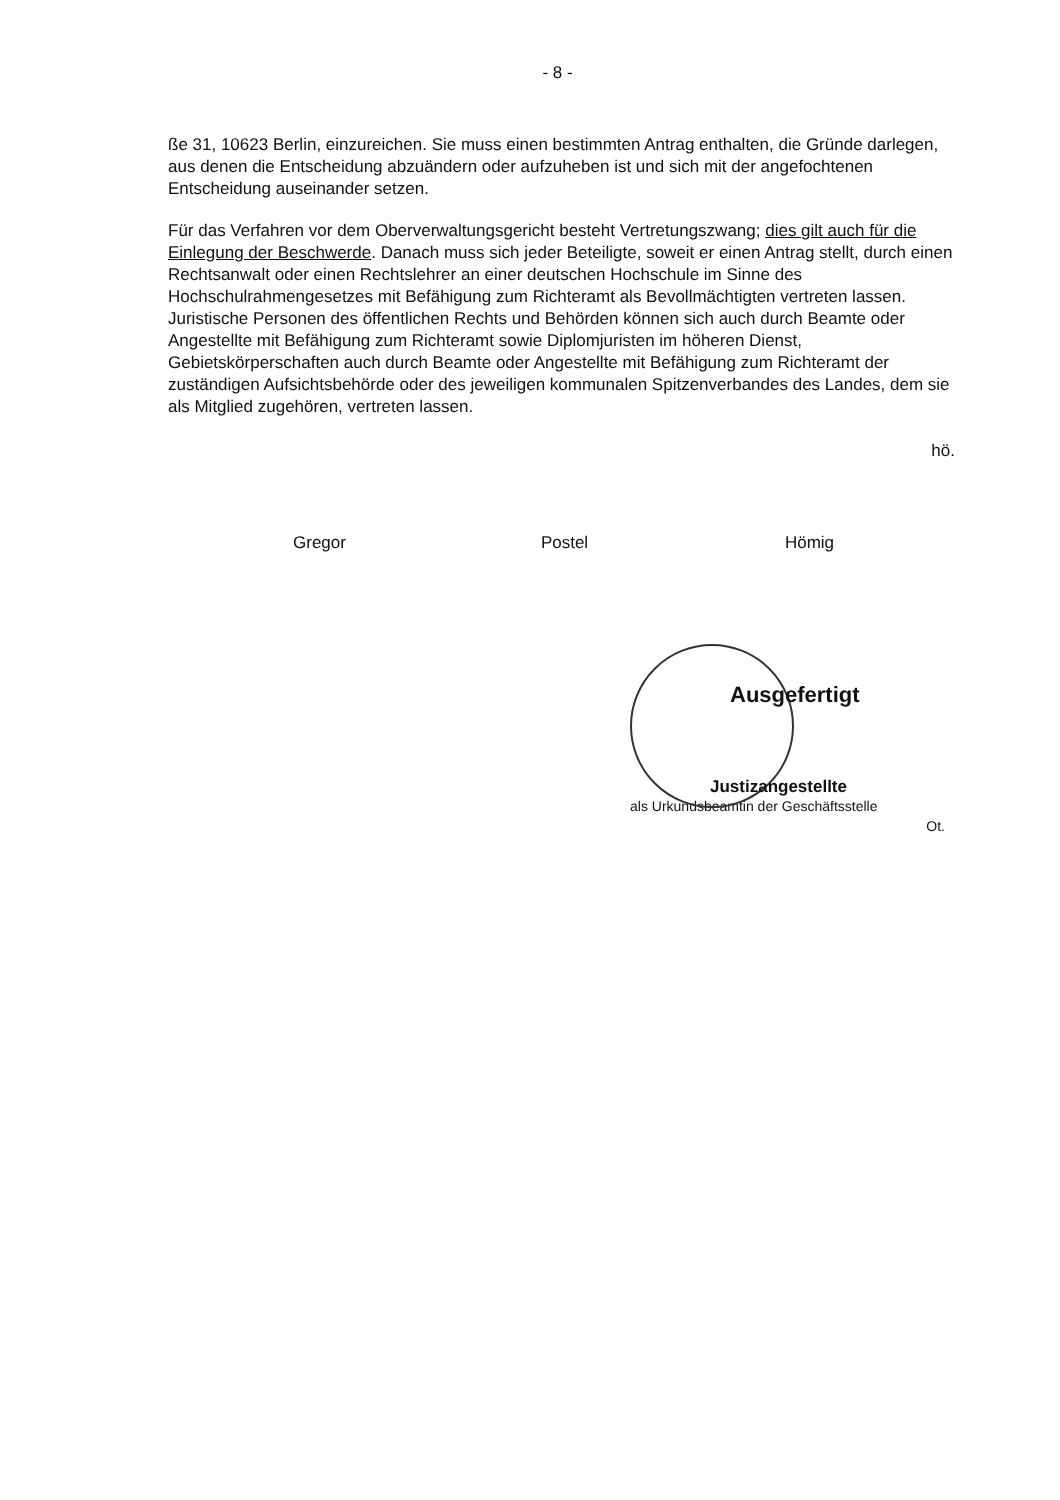- 8 -
ße 31, 10623 Berlin, einzureichen. Sie muss einen bestimmten Antrag enthalten, die Gründe darlegen, aus denen die Entscheidung abzuändern oder aufzuheben ist und sich mit der angefochtenen Entscheidung auseinander setzen.
Für das Verfahren vor dem Oberverwaltungsgericht besteht Vertretungszwang; dies gilt auch für die Einlegung der Beschwerde. Danach muss sich jeder Beteiligte, soweit er einen Antrag stellt, durch einen Rechtsanwalt oder einen Rechtslehrer an einer deutschen Hochschule im Sinne des Hochschulrahmengesetzes mit Befähigung zum Richteramt als Bevollmächtigten vertreten lassen. Juristische Personen des öffentlichen Rechts und Behörden können sich auch durch Beamte oder Angestellte mit Befähigung zum Richteramt sowie Diplomjuristen im höheren Dienst, Gebietskörperschaften auch durch Beamte oder Angestellte mit Befähigung zum Richteramt der zuständigen Aufsichtsbehörde oder des jeweiligen kommunalen Spitzenverbandes des Landes, dem sie als Mitglied zugehören, vertreten lassen.
hö.
Gregor Postel Hömig
Ausgefertigt
Justizangestellte
als Urkundsbeamtin der Geschäftsstelle
Ot.